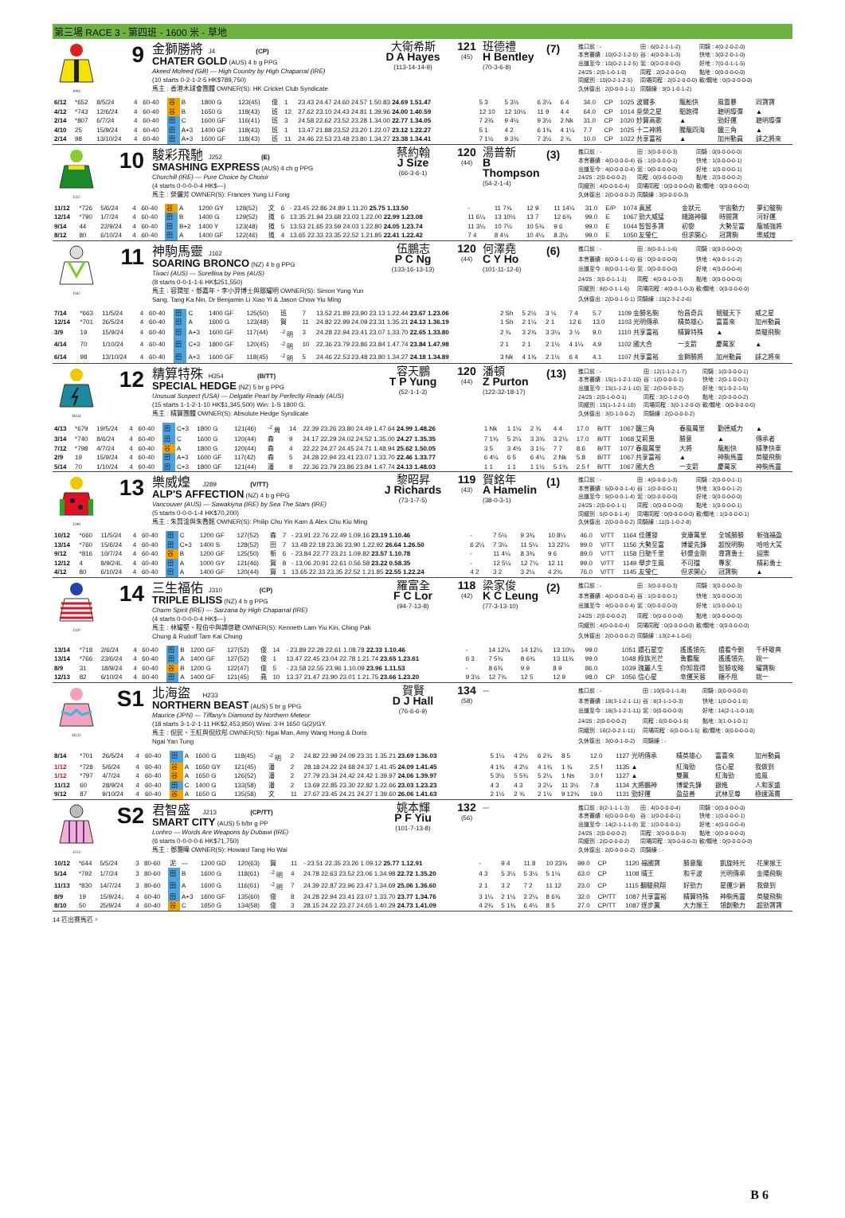第三場 RACE 3 - 第四班 - 1600 米 - 草地
J004
9
金獅勝將 J4 (CP)
CHATER GOLD (AUS) 4 b g PPG
Akeed Mofeed (GB) — High Country by High Chaparral (IRE)
(10 starts 0-2-1-2-5 HK$789,750)
馬主 : 香港木球會團體 OWNER(S): HK Cricket Club Syndicate
大衛希斯
D A Hayes
(113-14-14-9)
121
(45)
班德禮
H Bentley
(70-3-6-8)
(7)
| 進口前 : - | 田 : 6(0-2-1-1-2) | 同騎 : 4(0-2-0-2-0) |
| 本會賽績 : 10(0-2-1-2-5) | 谷 : 4(0-0-0-1-3) | 快地 : 3(0-2-0-1-0) |
| 出道至今 : 10(0-2-1-2-5) | 泥 : 0(0-0-0-0-0) | 好地 : 7(0-0-1-1-5) |
| 24/25 : 2(0-1-0-1-0) | 同程 : 2(0-2-0-0-0) | 黏地 : 0(0-0-0-0-0) |
| 同級別 : 10(0-2-1-2-5) | 同場同程 : 2(0-2-0-0-0) | 軟/爛地 : 0(0-0-0-0-0) |
| 久休復出 : 2(0-0-0-1-1) | 同騎練 : 3(0-1-0-1-2) | |
| 6/12 | *652 | 8/5/24 | 4 | 60-40 | 谷 | B | 1800 G | 123(45) | 俊 | 1 | 23.43 24.47 24.60 24.57 1.50.83 24.69 1.51.47 | 5 3 | 5 3½ | 6 3¼ | 6 4 | 34.0 | CP | 1025 波爾多 | 龍船快 | 風雷暴 | 同寶寶 |
| 4/12 | *743 | 12/6/24 | 4 | 60-40 | 谷 | B | 1650 G | 118(43) | 班 | 12 | 27.62 23.10 24.43 24.81 1.39.96 24.00 1.40.59 | 12 10 | 12 10½ | 11 9 | 4 4 | 64.0 | CP | 1014 燊榮之星 | 馹跑得 | 聰明導彈 | ▲ |
| 2/14 | *807 | 6/7/24 | 4 | 60-40 | 田 | C | 1600 GF | 116(41) | 班 | 3 | 24.58 22.62 23.52 23.28 1.34.00 22.77 1.34.05 | 7 2¾ | 9 4½ | 9 3½ | 2 Nk | 31.0 | CP | 1020 妙算高歌 | ▲ | 勁好運 | 聰明導彈 |
| 4/10 | 25 | 15/9/24 | 4 | 60-40 | 田 | A+3 | 1400 GF | 118(43) | 班 | 1 | 13.47 21.88 23.52 23.20 1.22.07 23.12 1.22.27 | 5 1 | 4 2 | 6 1¾ | 4 1¼ | 7.7 | CP | 1025 十二神將 | 騰龍四海 | 鐵三角 | ▲ |
| 2/14 | 98 | 13/10/24 | 4 | 60-40 | 田 | A+3 | 1600 GF | 118(43) | 班 | 11 | 24.46 22.53 23.48 23.80 1.34.27 23.38 1.34.41 | 7 1½ | 9 3¾ | 7 3½ | 2 ¾ | 10.0 | CP | 1022 共享富裕 | ▲ | 加州動員 | 銶之將來 |
J252
10
駿彩飛馳 J252 (E)
SMASHING EXPRESS (AUS) 4 ch g PPG
Churchill (IRE) — Pure Choice by Choisir
(4 starts 0-0-0-0-4 HK$—)
馬主 : 榮儷芳 OWNER(S): Frances Yung Li Fong
蔡約翰
J Size
(66-3-6-1)
120
(44)
湯普新
B Thompson
(54-2-1-4)
(3)
| 進口前 : - | 田 : 3(0-0-0-0-3) | 同騎 : 0(0-0-0-0-0) |
| 本會賽績 : 4(0-0-0-0-4) | 谷 : 1(0-0-0-0-1) | 快地 : 1(0-0-0-0-1) |
| 出道至今 : 4(0-0-0-0-4) | 泥 : 0(0-0-0-0-0) | 好地 : 1(0-0-0-0-1) |
| 24/25 : 2(0-0-0-0-2) | 同程 : 0(0-0-0-0-0) | 黏地 : 2(0-0-0-0-2) |
| 同級別 : 4(0-0-0-0-4) | 同場同程 : 0(0-0-0-0-0) | 軟/爛地 : 0(0-0-0-0-0) |
| 久休復出 : 2(0-0-0-0-2) | 同騎練 : 3(0-0-0-0-3) | |
| 11/12 | *726 | 5/6/24 | 4 | 60-40 | 谷 | A | 1200 GY | 128(52) | 文 | 6 | - 23.45 22.86 24.89 1.11.20 25.75 1.13.50 | - | 11 7¾ | 12 9 | 11 14¼ | 31.0 | E/P | 1074 真感 | 金狀元 | 宇宙動力 | 夢幻駿駒 |
| 12/14 | *790 | 1/7/24 | 4 | 60-40 | 田 | B | 1400 G | 129(52) | 道 | 6 | 13.35 21.94 23.68 23.03 1.22.00 22.99 1.23.08 | 11 6¼ | 13 10½ | 13 7 | 12 6¾ | 99.0 | E | 1067 勁大威猛 | 綫路神驥 | 時間寶 | 河好運 |
| 9/14 | 44 | 22/9/24 | 4 | 60-40 | 田 | B+2 | 1400 Y | 123(48) | 道 | 5 | 13.53 21.65 23.59 24.03 1.22.80 24.05 1.23.74 | 11 3¼ | 10 7½ | 10 5¾ | 9 6 | 99.0 | E | 1044 智智多寶 | 初戀 | 大勢至富 | 龍城強將 |
| 8/12 | 80 | 6/10/24 | 4 | 60-40 | 田 | A | 1400 GF | 122(46) | 道 | 4 | 13.65 22.33 23.35 22.52 1.21.85 22.41 1.22.42 | 7 4 | 8 4½ | 10 4¼ | 8 3½ | 99.0 | E | 1050 友瑩仁 | 但求開心 | 冠寶駒 | 樂威煌 |
J162
11
神駒馬靈 J162
SOARING BRONCO (NZ) 4 b g PPG
Tivaci (AUS) — Sorellina by Pins (AUS)
(8 starts 0-0-1-1-6 HK$251,550)
馬主 : 容潤笙、鄧嘉年、李小羿博士與鄒耀明 OWNER(S): Simon Yung Yun Sang, Tang Ka Nin, Dr Benjamin Li Xiao Yi & Jason Chow Yiu Ming
伍鵬志
P C Ng
(133-16-13-13)
120
(44)
何澤堯
C Y Ho
(101-11-12-6)
(6)
| 進口前 : - | 田 : 8(0-0-1-1-6) | 同騎 : 0(0-0-0-0-0) |
| 本會賽績 : 8(0-0-1-1-6) | 谷 : 0(0-0-0-0-0) | 快地 : 4(0-0-1-1-2) |
| 出道至今 : 8(0-0-1-1-6) | 泥 : 0(0-0-0-0-0) | 好地 : 4(0-0-0-0-4) |
| 24/25 : 3(0-0-1-1-1) | 同程 : 4(0-0-1-0-3) | 黏地 : 0(0-0-0-0-0) |
| 同級別 : 8(0-0-1-1-6) | 同場同程 : 4(0-0-1-0-3) | 軟/爛地 : 0(0-0-0-0-0) |
| 久休復出 : 2(0-0-1-0-1) | 同騎練 : 15(2-3-2-2-6) | |
| 7/14 | *663 | 11/5/24 | 4 | 60-40 | 田 | C | 1400 GF | 125(50) | 班 | 7 | 13.52 21.89 23.90 23.13 1.22.44 23.67 1.23.06 | 2 Sh | 5 2½ | 3 ½ | 7 4 | 5.7 | | 1109 金勝名駒 | 怡昌奇兵 | 競駿天下 | 威之星 |
| 12/14 | *701 | 26/5/24 | 4 | 60-40 | 田 | A | 1600 G | 123(48) | 賀 | 11 | 24.82 22.99 24.09 23.31 1.35.21 24.13 1.36.19 | 1 Sh | 2 1¼ | 2 1 | 12 6 | 13.0 | | 1103 光明傳承 | 精英雄心 | 富喜來 | 加州動員 |
| 3/9 | 19 | 15/9/24 | 4 | 60-40 | 田 | A+3 | 1600 GF | 117(44) | <sup>-2</sup> 明 | 3 | 24.28 22.94 23.41 23.07 1.33.70 22.65 1.33.80 | 2 ¾ | 3 2¾ | 3 3¼ | 3 ½ | 9.0 | | 1110 共享富裕 | 精算特殊 | ▲ | 英駿飛駒 |
| 4/14 | 70 | 1/10/24 | 4 | 60-40 | 田 | C+3 | 1800 GF | 120(45) | <sup>-2</sup> 明 | 10 | 22.36 23.79 23.86 23.84 1.47.74 23.84 1.47.98 | 2 1 | 2 1 | 2 1½ | 4 1¼ | 4.9 | | 1102 國大合 | 一支箭 | 慶萬家 | ▲ |
| 6/14 | 98 | 13/10/24 | 4 | 60-40 | 田 | A+3 | 1600 GF | 118(45) | <sup>-2</sup> 明 | 5 | 24.46 22.53 23.48 23.80 1.34.27 24.18 1.34.89 | 3 Nk | 4 1¾ | 2 1½ | 6 4 | 4.1 | | 1107 共享富裕 | 金獅勝將 | 加州動員 | 銶之將來 |
H354
12
精算特殊 H354 (B/TT)
SPECIAL HEDGE (NZ) 5 br g PPG
Unusual Suspect (USA) — Delgatie Pearl by Perfectly Ready (AUS)
(15 starts 1-1-2-1-10 HK$1,345,500) Win: 1-S 1800 G.
馬主 : 精算團體 OWNER(S): Absolute Hedge Syndicate
容天鵬
T P Yung
(52-1-1-3)
120
(44)
潘頓
Z Purton
(122-32-18-17)
(13)
| 進口前 : - | 田 : 12(1-1-2-1-7) | 同騎 : 1(0-0-0-0-1) |
| 本會賽績 : 15(1-1-2-1-10) | 谷 : 1(0-0-0-0-1) | 快地 : 2(0-1-0-0-1) |
| 出道至今 : 15(1-1-2-1-10) | 泥 : 2(0-0-0-0-2) | 好地 : 9(1-0-2-1-5) |
| 24/25 : 2(0-1-0-0-1) | 同程 : 3(0-1-2-0-0) | 黏地 : 2(0-0-0-0-2) |
| 同級別 : 15(1-1-2-1-10) | 同場同程 : 3(0-1-2-0-0) | 軟/爛地 : 0(0-0-0-0-0) |
| 久休復出 : 3(0-1-0-0-2) | 同騎練 : 2(0-0-0-0-2) | |
| 4/13 | *679 | 19/5/24 | 4 | 60-40 | 田 | C+3 | 1800 G | 121(46) | <sup>-2</sup> 周 | 14 | 22.39 23.26 23.80 24.49 1.47.64 24.99 1.48.26 | 1 Nk | 1 1¼ | 2 ¾ | 4 4 | 17.0 | B/TT | 1067 鐵三角 | 春風萬里 | 勤德威力 | ▲ |
| 3/14 | *740 | 8/6/24 | 4 | 60-40 | 田 | C | 1600 G | 120(44) | 森 | 9 | 24.17 22.29 24.02 24.52 1.35.00 24.27 1.35.35 | 7 1¾ | 5 2¼ | 3 3¾ | 3 2¼ | 17.0 | B/TT | 1068 艾莉奧 | 勝意 | ▲ | 傳承者 |
| 7/12 | *798 | 4/7/24 | 4 | 60-40 | 谷 | A | 1800 G | 120(44) | 森 | 4 | 22.22 24.27 24.45 24.71 1.48.94 25.62 1.50.05 | 3 5 | 3 4½ | 3 1¼ | 7 7 | 8.6 | B/TT | 1077 春風萬里 | 大將 | 龍船快 | 精準快車 |
| 2/9 | 19 | 15/9/24 | 4 | 60-40 | 田 | A+3 | 1600 GF | 117(42) | 森 | 5 | 24.28 22.94 23.41 23.07 1.33.70 22.46 1.33.77 | 6 4¼ | 6 5 | 6 4¼ | 2 Nk | 5.8 | B/TT | 1067 共享富裕 | ▲ | 神駒馬靈 | 英駿飛駒 |
| 5/14 | 70 | 1/10/24 | 4 | 60-40 | 田 | C+3 | 1800 GF | 121(44) | 潘 | 8 | 22.36 23.79 23.86 23.84 1.47.74 24.13 1.48.03 | 1 1 | 1 1 | 1 1½ | 5 1¾ | 2.5 f | B/TT | 1067 國大合 | 一支箭 | 慶萬家 | 神駒馬靈 |
J289
13
樂威煌 J289 (V/TT)
ALP'S AFFECTION (NZ) 4 b g PPG
Vancouver (AUS) — Sawakiyna (IRE) by Sea The Stars (IRE)
(5 starts 0-0-0-1-4 HK$70,200)
馬主 : 朱賢淦與朱喬銘 OWNER(S): Philip Chu Yin Kam & Alex Chu Kiu Ming
黎昭昇
J Richards
(73-1-7-5)
119
(43)
賀銘年
A Hamelin
(38-0-3-1)
(1)
| 進口前 : - | 田 : 4(0-0-0-1-3) | 同騎 : 2(0-0-0-1-1) |
| 本會賽績 : 5(0-0-0-1-4) | 谷 : 1(0-0-0-0-1) | 快地 : 3(0-0-0-1-2) |
| 出道至今 : 5(0-0-0-1-4) | 泥 : 0(0-0-0-0-0) | 好地 : 0(0-0-0-0-0) |
| 24/25 : 2(0-0-0-1-1) | 同程 : 0(0-0-0-0-0) | 黏地 : 1(0-0-0-0-1) |
| 同級別 : 5(0-0-0-1-4) | 同場同程 : 0(0-0-0-0-0) | 軟/爛地 : 1(0-0-0-0-1) |
| 久休復出 : 2(0-0-0-0-2) | 同騎練 : 11(0-1-0-2-8) | |
| 10/12 | *660 | 11/5/24 | 4 | 60-40 | 田 | C | 1200 GF | 127(52) | 森 | 7 | - 23.91 22.76 22.49 1.09.16 23.19 1.10.46 | - | 7 5½ | 9 3¾ | 10 8¼ | 46.0 | V/TT | 1164 佳運發 | 安康萬里 | 全城勝勝 | 新強福盈 |
| 13/14 | *760 | 15/6/24 | 4 | 60-40 | 田 | C+3 | 1400 S | 128(52) | 田 | 7 | 13.48 22.18 23.36 23.90 1.22.92 26.64 1.26.50 | 6 2¼ | 7 3¼ | 11 5¼ | 13 22¼ | 99.0 | V/TT | 1156 大勢至富 | 博愛先鋒 | 超悅明駒 | 哈哈大笑 |
| 9/12 | *816 | 10/7/24 | 4 | 60-40 | 谷 | B | 1200 GF | 125(50) | 新 | 6 | - 23.84 22.77 23.21 1.09.82 23.57 1.10.78 | - | 11 4¼ | 8 3¾ | 9 6 | 89.0 | V/TT | 1158 日馳千里 | 砂漿金剛 | 尋寶勇士 | 迎樂 |
| 12/12 | 4 | 8/9/24L | 4 | 60-40 | 田 | A | 1000 GY | 121(46) | 賀 | 8 | - 13.06 20.91 22.61 0.56.58 23.22 0.58.35 | - | 12 5¼ | 12 7¼ | 12 11 | 99.0 | V/TT | 1149 舉步生風 | 不可擋 | 專家 | 精彩勇士 |
| 4/12 | 80 | 6/10/24 | 4 | 60-40 | 田 | A | 1400 GF | 120(44) | 賀 | 1 | 13.65 22.33 23.35 22.52 1.21.85 22.55 1.22.24 | 4 2 | 3 2 | 3 2¼ | 4 2¾ | 76.0 | V/TT | 1145 友瑩仁 | 但求開心 | 冠寶駒 | ▲ |
J310
14
三生福佑 J310 (CP)
TRIPLE BLISS (NZ) 4 b g PPG
Charm Spirit (IRE) — Sarzana by High Chaparral (IRE)
(4 starts 0-0-0-0-4 HK$—)
馬主 : 林耀堅、程伯中與譚啓聰 OWNER(S): Kenneth Lam Yiu Kin, Ching Pak Chung & Rudolf Tam Kai Chung
羅富全
F C Lor
(94-7-13-8)
118
(42)
梁家俊
K C Leung
(77-3-13-10)
(2)
| 進口前 : - | 田 : 3(0-0-0-0-3) | 同騎 : 3(0-0-0-0-3) |
| 本會賽績 : 4(0-0-0-0-4) | 谷 : 1(0-0-0-0-1) | 快地 : 3(0-0-0-0-3) |
| 出道至今 : 4(0-0-0-0-4) | 泥 : 0(0-0-0-0-0) | 好地 : 1(0-0-0-0-1) |
| 24/25 : 2(0-0-0-0-2) | 同程 : 0(0-0-0-0-0) | 黏地 : 0(0-0-0-0-0) |
| 同級別 : 4(0-0-0-0-4) | 同場同程 : 0(0-0-0-0-0) | 軟/爛地 : 0(0-0-0-0-0) |
| 久休復出 : 2(0-0-0-0-2) | 同騎練 : 13(2-4-1-0-6) | |
| 13/14 | *718 | 2/6/24 | 4 | 60-40 | 田 | B | 1200 GF | 127(52) | 俊 | 14 | - 23.89 22.28 22.61 1.08.78 22.33 1.10.46 | - | 14 12¼ | 14 12¼ | 13 10¼ | 99.0 | | 1051 鑽石星空 | 遙遙領先 | 還看今朝 | 千杯敬典 |
| 13/14 | *766 | 23/6/24 | 4 | 60-40 | 田 | A | 1400 GF | 127(52) | 俊 | 1 | 13.47 22.45 23.04 22.78 1.21.74 23.65 1.23.61 | 6 3 | 7 5¾ | 8 6¾ | 13 11¾ | 99.0 | | 1048 綠族光芒 | 勇霸龍 | 遙遙領先 | 銳一 |
| 8/9 | 31 | 18/9/24 | 4 | 60-40 | 谷 | B | 1200 G | 122(47) | 俊 | 5 | - 23.58 22.55 23.96 1.10.09 23.96 1.11.53 | - | 8 6¾ | 9 9 | 8 9 | 86.0 | | 1039 瑰麗人生 | 你知我得 | 智勝攻略 | 耀寶駒 |
| 12/13 | 82 | 6/10/24 | 4 | 60-40 | 田 | A | 1400 GF | 121(45) | 堯 | 10 | 13.37 21.47 23.90 23.01 1.21.75 23.66 1.23.20 | 9 3½ | 12 7¾ | 12 5 | 12 9 | 98.0 | CP | 1056 信心星 | 幸運芙蓉 | 糖不甩 | 銳一 |
H233
S1
北海盜 H233
NORTHERN BEAST (AUS) 5 br g PPG
Maurice (JPN) — Tiffany's Diamond by Northern Meteor
(18 starts 3-1-2-1-11 HK$2,453,950) Wins: 3-H 1650 G(2)/GY.
馬主 : 倪民、王紅與倪欣彤 OWNER(S): Ngai Man, Amy Wang Hong & Doris Ngai Yan Tung
賀賢
D J Hall
(76-6-6-9)
134
(58)
—
| 進口前 : - | 田 : 10(0-0-1-1-8) | 同騎 : 0(0-0-0-0-0) |
| 本會賽績 : 18(3-1-2-1-11) | 谷 : 8(3-1-1-0-3) | 快地 : 1(0-0-0-1-0) |
| 出道至今 : 18(3-1-2-1-11) | 泥 : 0(0-0-0-0-0) | 好地 : 14(2-1-1-0-10) |
| 24/25 : 2(0-0-0-0-2) | 同程 : 6(0-0-0-1-5) | 黏地 : 3(1-0-1-0-1) |
| 同級別 : 16(2-0-2-1-11) | 同場同程 : 6(0-0-0-1-5) | 軟/爛地 : 0(0-0-0-0-0) |
| 久休復出 : 3(0-0-1-0-2) | 同騎練 : - | |
| 8/14 | *701 | 26/5/24 | 4 | 60-40 | 田 | A | 1600 G | 118(45) | <sup>-2</sup> 明 | 2 | 24.82 22.99 24.09 23.31 1.35.21 23.69 1.36.03 | 5 1¼ | 4 2½ | 6 2¾ | 8 5 | 12.0 | | 1127 光明傳承 | 精英雄心 | 富喜來 | 加州動員 |
| 1/12 | *728 | 5/6/24 | 4 | 60-40 | 谷 | A | 1650 GY | 121(45) | 潘 | 2 | 28.18 24.22 24.68 24.37 1.41.45 24.09 1.41.45 | 4 1¾ | 4 2½ | 4 1¾ | 1 ¾ | 2.5 f | | 1135 ▲ | 紅海勁 | 信心星 | 我做到 |
| 1/12 | *797 | 4/7/24 | 4 | 60-40 | 谷 | A | 1650 G | 126(52) | 潘 | 2 | 27.79 23.34 24.42 24.42 1.39.97 24.06 1.39.97 | 5 3½ | 5 5¾ | 5 2¼ | 1 Ns | 3.0 f | | 1127 ▲ | 雙贏 | 紅海勁 | 追風 |
| 11/12 | 60 | 28/9/24 | 4 | 60-40 | 田 | C | 1400 G | 133(58) | 潘 | 2 | 13.69 22.85 23.30 22.82 1.22.66 23.03 1.23.23 | 4 3 | 4 3 | 3 2¼ | 11 3½ | 7.8 | | 1134 大將鵬神 | 博愛先鋒 | 銀進 | 人和家盛 |
| 9/12 | 87 | 9/10/24 | 4 | 60-40 | 谷 | A | 1650 G | 135(58) | 文 | 11 | 27.67 23.45 24.21 24.27 1.39.60 26.06 1.41.63 | 2 1½ | 2 ¾ | 2 1½ | 9 12¾ | 19.0 | | 1131 勁好運 | 盈益善 | 武林至尊 | 極速滿貫 |
J213
S2
君智盛 J213 (CP/TT)
SMART CITY (AUS) 5 b/br g PP
Lonhro — Words Are Weapons by Dubawi (IRE)
(6 starts 0-0-0-0-6 HK$71,750)
馬主 : 鄧灝暐 OWNER(S): Howard Tang Ho Wai
姚本輝
P F Yiu
(101-7-13-8)
132
(56)
—
| 進口前 : 8(2-1-1-1-3) | 田 : 4(0-0-0-0-4) | 同騎 : 0(0-0-0-0-0) |
| 本會賽績 : 6(0-0-0-0-6) | 谷 : 1(0-0-0-0-1) | 快地 : 1(0-0-0-0-1) |
| 出道至今 : 14(2-1-1-1-9) | 泥 : 1(0-0-0-0-1) | 好地 : 4(0-0-0-0-4) |
| 24/25 : 2(0-0-0-0-2) | 同程 : 3(0-0-0-0-3) | 黏地 : 0(0-0-0-0-0) |
| 同級別 : 2(0-0-0-0-2) | 同場同程 : 3(0-0-0-0-3) | 軟/爛地 : 0(0-0-0-0-0) |
| 久休復出 : 2(0-0-0-0-2) | 同騎練 : - | |
| 10/12 | *644 | 5/5/24 | 3 | 80-60 | 泥 | — | 1200 GD | 120(63) | 賀 | 11 | - 23.51 22.35 23.26 1.09.12 25.77 1.12.91 | - | 9 4 | 11 8 | 10 23¾ | 99.0 | CP | 1120 福國寶 | 勝意龍 | 凱旋時光 | 花果猴王 |
| 5/14 | *792 | 1/7/24 | 3 | 80-60 | 田 | B | 1600 G | 118(61) | <sup>-2</sup> 明 | 4 | 24.78 22.63 23.52 23.06 1.34.98 22.72 1.35.20 | 4 3 | 5 3½ | 5 3½ | 5 1¼ | 63.0 | CP | 1108 晴王 | 和平波 | 光明傳承 | 金陽飛駒 |
| 11/13 | *830 | 14/7/24 | 3 | 80-60 | 田 | A | 1600 G | 116(61) | <sup>-2</sup> 明 | 7 | 24.39 22.87 23.96 23.47 1.34.69 25.06 1.36.60 | 2 1 | 3 2 | 7 2 | 11 12 | 23.0 | CP | 1115 翻駿飛翔 | 好勁力 | 星運少爵 | 我做到 |
| 8/9 | 19 | 15/9/24↓ | 4 | 60-40 | 田 | A+3 | 1600 GF | 135(60) | 俊 | 8 | 24.28 22.94 23.41 23.07 1.33.70 23.77 1.34.76 | 3 1¼ | 2 1½ | 2 2¼ | 8 6¾ | 32.0 | CP/TT | 1087 共享富裕 | 精算特殊 | 神駒馬靈 | 英駿飛駒 |
| 8/10 | 50 | 25/9/24 | 4 | 60-40 | 谷 | C | 1650 G | 134(58) | 俊 | 3 | 28.15 24.22 23.27 24.65 1.40.29 24.73 1.41.09 | 4 2¾ | 5 1¾ | 6 4½ | 8 5 | 27.0 | CP/TT | 1087 逐步贏 | 大力猴王 | 領創動力 | 超勁寶寶 |
14 匹出賽馬匹。
B 6